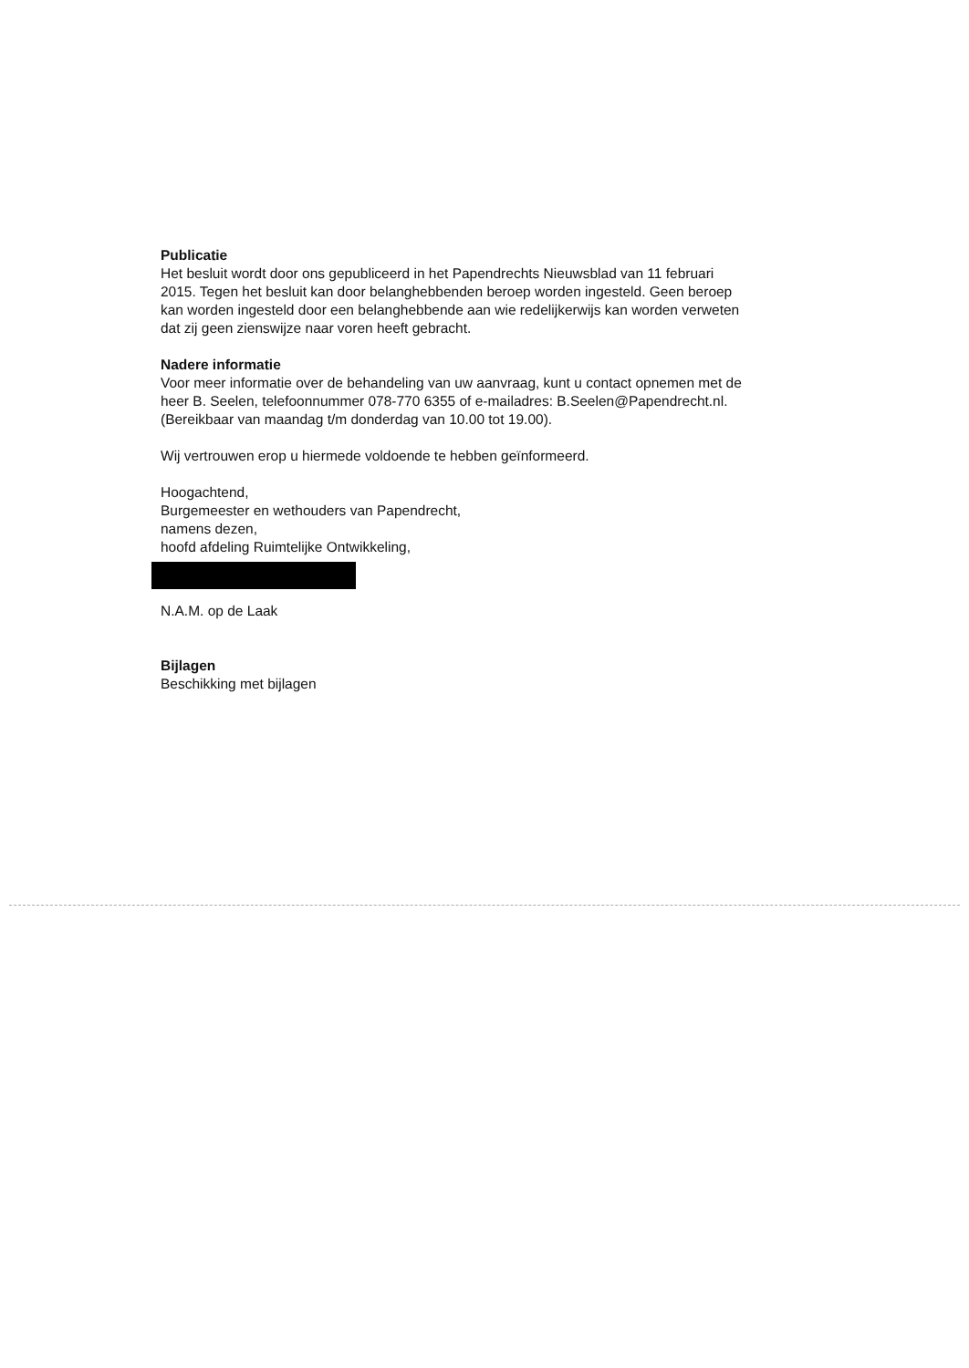Publicatie
Het besluit wordt door ons gepubliceerd in het Papendrechts Nieuwsblad van 11 februari 2015. Tegen het besluit kan door belanghebbenden beroep worden ingesteld. Geen beroep kan worden ingesteld door een belanghebbende aan wie redelijkerwijs kan worden verweten dat zij geen zienswijze naar voren heeft gebracht.
Nadere informatie
Voor meer informatie over de behandeling van uw aanvraag, kunt u contact opnemen met de heer B. Seelen, telefoonnummer 078-770 6355 of e-mailadres: B.Seelen@Papendrecht.nl. (Bereikbaar van maandag t/m donderdag van 10.00 tot 19.00).
Wij vertrouwen erop u hiermede voldoende te hebben geïnformeerd.
Hoogachtend,
Burgemeester en wethouders van Papendrecht,
namens dezen,
hoofd afdeling Ruimtelijke Ontwikkeling,
N.A.M. op de Laak
Bijlagen
Beschikking met bijlagen